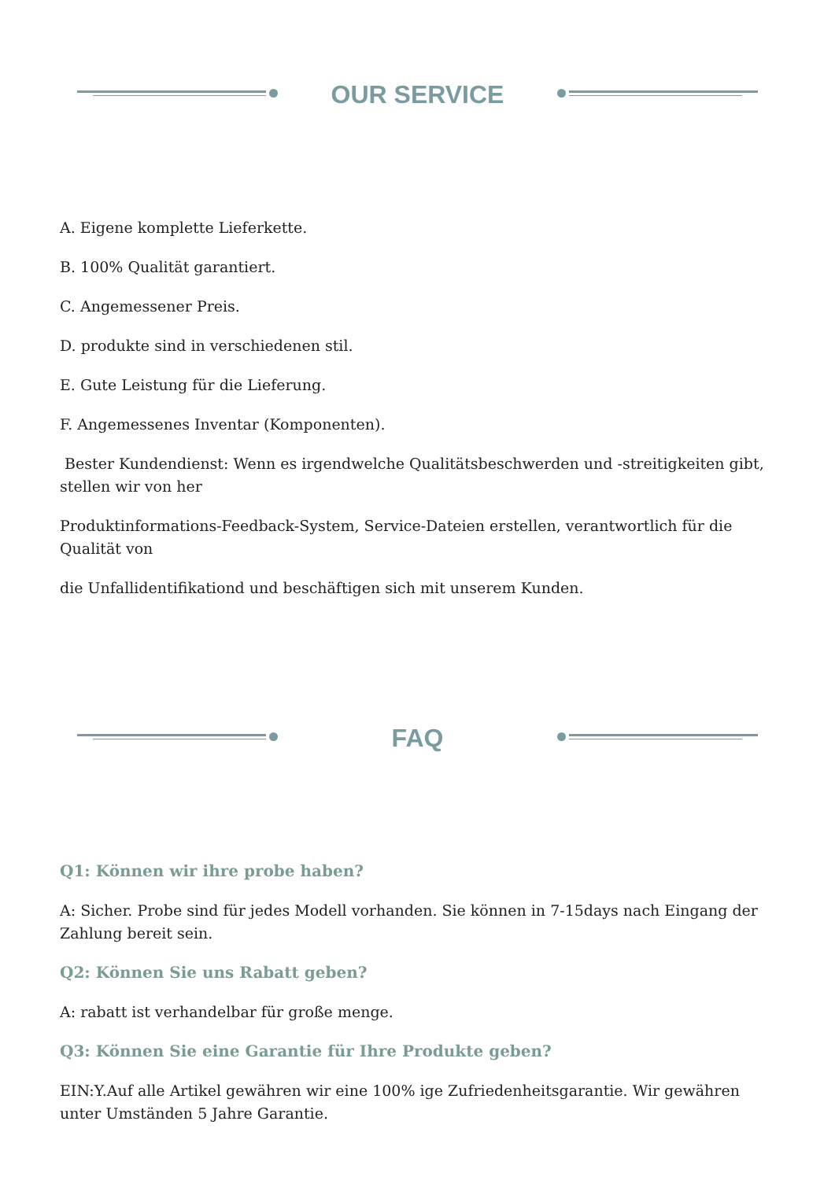OUR SERVICE
A. Eigene komplette Lieferkette.
B. 100% Qualität garantiert.
C. Angemessener Preis.
D. produkte sind in verschiedenen stil.
E. Gute Leistung für die Lieferung.
F. Angemessenes Inventar (Komponenten).
Bester Kundendienst: Wenn es irgendwelche Qualitätsbeschwerden und -streitigkeiten gibt, stellen wir von her
Produktinformations-Feedback-System, Service-Dateien erstellen, verantwortlich für die Qualität von
die Unfallidentifikationd und beschäftigen sich mit unserem Kunden.
FAQ
Q1: Können wir ihre probe haben?
A: Sicher. Probe sind für jedes Modell vorhanden. Sie können in 7-15days nach Eingang der Zahlung bereit sein.
Q2: Können Sie uns Rabatt geben?
A: rabatt ist verhandelbar für große menge.
Q3: Können Sie eine Garantie für Ihre Produkte geben?
EIN:Y.Auf alle Artikel gewähren wir eine 100% ige Zufriedenheitsgarantie. Wir gewähren unter Umständen 5 Jahre Garantie.